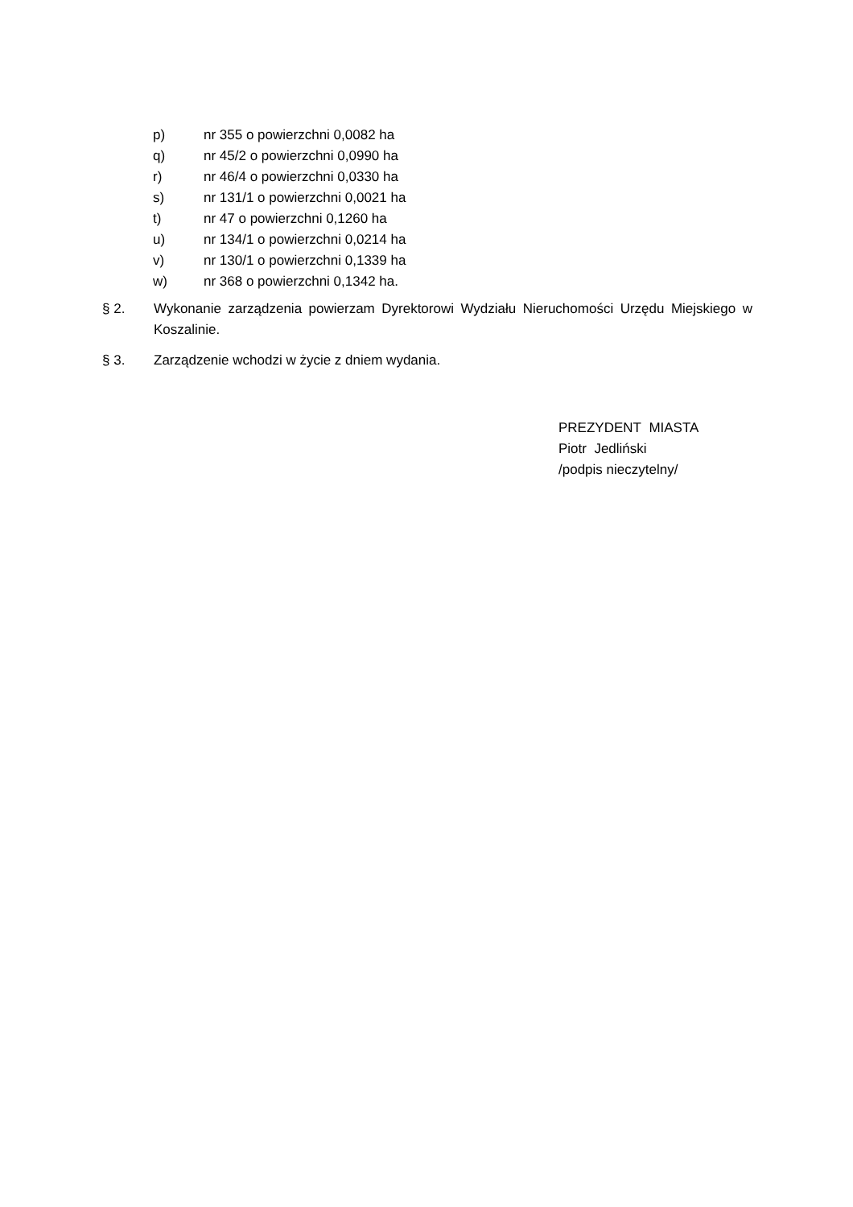p) nr 355 o powierzchni 0,0082 ha
q) nr 45/2 o powierzchni 0,0990 ha
r) nr 46/4 o powierzchni 0,0330 ha
s) nr 131/1 o powierzchni 0,0021 ha
t) nr 47 o powierzchni 0,1260 ha
u) nr 134/1 o powierzchni 0,0214 ha
v) nr 130/1 o powierzchni 0,1339 ha
w) nr 368 o powierzchni 0,1342 ha.
§ 2. Wykonanie zarządzenia powierzam Dyrektorowi Wydziału Nieruchomości Urzędu Miejskiego w Koszalinie.
§ 3. Zarządzenie wchodzi w życie z dniem wydania.
PREZYDENT MIASTA
Piotr Jedliński
/podpis nieczytelny/